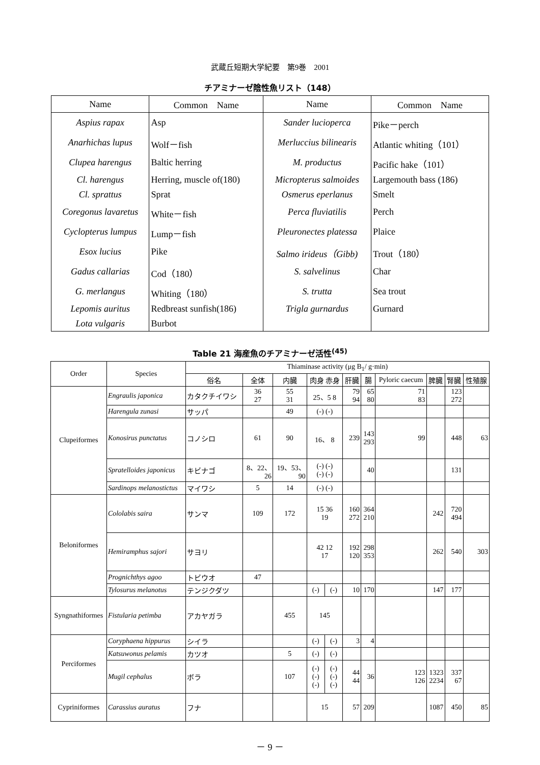武蔵丘短期大学紀要　第9巻　2001
チアミナーゼ陰性魚リスト（148）
| Name | Common Name | Name | Common Name |
| --- | --- | --- | --- |
| Aspius rapax | Asp | Sander lucioperca | Pike－perch |
| Anarhichas lupus | Wolf－fish | Merluccius bilinearis | Atlantic whiting（101） |
| Clupea harengus | Baltic herring | M. productus | Pacific hake（101） |
| Cl. harengus | Herring, muscle of(180) | Micropterus salmoides | Largemouth bass (186) |
| Cl. sprattus | Sprat | Osmerus eperlanus | Smelt |
| Coregonus lavaretus | White－fish | Perca fluviatilis | Perch |
| Cyclopterus lumpus | Lump－fish | Pleuronectes platessa | Plaice |
| Esox lucius | Pike | Salmo irideus（Gibb) | Trout（180） |
| Gadus callarias | Cod（180） | S. salvelinus | Char |
| G. merlangus | Whiting（180） | S. trutta | Sea trout |
| Lepomis auritus | Redbreast sunfish(186) | Trigla gurnardus | Gurnard |
| Lota vulgaris | Burbot | | |
Table 21 海産魚のチアミナーゼ活性<sup>(45)</sup>
| Order | Species | Thiaminase activity (μg B<sub>1</sub>/ g·min) | | | | | | | | | | |
| --- | --- | --- | --- | --- | --- | --- | --- | --- | --- | --- | --- | --- |
| | | 俗名 | 全体 | 内臓 | 肉身 赤身 | | 肝臓 | 腸 | Pyloric caecum | 脾臓 | 腎臓 | 性殖腺 |
| Clupeiformes | Engraulis japonica | カタクチイワシ | 36 27 | 55 31 | 25、5 8 | | 79 94 | 65 80 | 71 83 | | 123 272 | |
| | Harengula zunasi | サッパ | | 49 | (-) (-) | | | | | | | |
| | Konosirus punctatus | コノシロ | 61 | 90 | 16、 8 | | 239 | 143 293 | 99 | | 448 | 63 |
| | Spratelloides japonicus | キビナゴ | 8、22、 26 | 19、53、 90 | (-) (-) (-) (-) | | | 40 | | | 131 | |
| | Sardinops melanostictus | マイワシ | 5 | 14 | (-) (-) | | | | | | | |
| Beloniformes | Cololabis saira | サンマ | 109 | 172 | 15 36 19 | | 160 272 | 364 210 | | 242 | 720 494 | |
| | Hemiramphus sajori | サヨリ | | | 42 12 17 | | 192 120 | 298 353 | | 262 | 540 | 303 |
| | Prognichthys agoo | トビウオ | 47 | | | | | | | | | |
| | Tylosurus melanotus | テンジクダツ | | | (-) | (-) | 10 | 170 | | 147 | 177 | |
| Syngnathiformes | Fistularia petimba | アカヤガラ | | 455 | 145 | | | | | | | |
| Perciformes | Coryphaena hippurus | シイラ | | | (-) | (-) | 3 | 4 | | | | |
| | Katsuwonus pelamis | カツオ | | 5 | (-) | (-) | | | | | | |
| | Mugil cephalus | ボラ | | 107 | (-) (-) (-) | (-) (-) (-) | 44 44 | 36 | 123 126 | 1323 2234 | 337 67 | |
| Cypriniformes | Carassius auratus | フナ | | | 15 | | 57 | 209 | | 1087 | 450 | 85 |
－ 9 －